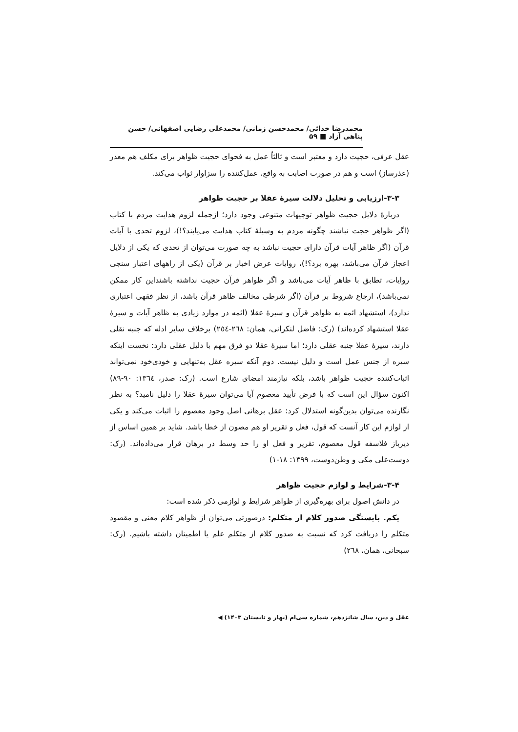محمدرضا خدائی/ محمدحسن زمانی/ محمدعلی رضایی اصفهانی/ حسن پناهی آزاد ■ ۵۹
عقل عرفی، حجیت دارد و معتبر است و ثالثاً عمل به فحوای حجیت ظواهر برای مکلف هم معذر (عذرساز) است و هم در صورت اصابت به واقع، عمل‌کننده را سزاوار ثواب می‌کند.
۳-۳-ارزیابی و تحلیل دلالت سیرهٔ عقلا بر حجیت ظواهر
دربارهٔ دلایل حجیت ظواهر توجیهات متنوعی وجود دارد؛ ازجمله لزوم هدایت مردم با کتاب (اگر ظواهر حجت نباشند چگونه مردم به وسیلهٔ کتاب هدایت می‌یابند؟!)، لزوم تحدی با آیات قرآن (اگر ظاهر آیات قرآن دارای حجیت نباشد به چه صورت می‌توان از تحدی که یکی از دلایل اعجاز قرآن می‌باشد، بهره برد؟!)، روایات عرض اخبار بر قرآن (یکی از راههای اعتبار سنجی روایات، تطابق با ظاهر آیات می‌باشد و اگر ظواهر قرآن حجیت نداشته باشنداین کار ممکن نمی‌باشد)، ارجاع شروط بر قرآن (اگر شرطی مخالف ظاهر قرآن باشد، از نظر فقهی اعتباری ندارد)، استشهاد ائمه به ظواهر قرآن و سیرهٔ عقلا (ائمه در موارد زیادی به ظاهر آیات و سیرهٔ عقلا استشهاد کرده‌اند) (رک: فاضل لنکرانی، همان: ٢٦٨-٢٥٤) برخلاف سایر ادله که جنبه نقلی دارند، سیرهٔ عقلا جنبه عقلی دارد؛ اما سیرهٔ عقلا دو فرق مهم با دلیل عقلی دارد: نخست اینکه سیره از جنس عمل است و دلیل نیست. دوم آنکه سیره عقل به‌تنهایی و خودی‌خود نمی‌تواند اثبات‌کننده حجیت ظواهر باشد، بلکه نیازمند امضای شارع است. (رک: صدر، ١٣٦٤: ٩٠-٨٩) اکنون سؤال این است که با فرض تأیید معصوم آیا می‌توان سیرهٔ عقلا را دلیل نامید؟ به نظر نگارنده می‌توان بدین‌گونه استدلال کرد: عقل برهانی اصل وجود معصوم را اثبات می‌کند و یکی از لوازم این کار آنست که قول، فعل و تقریر او هم مصون از خطا باشد. شاید بر همین اساس از دیرباز فلاسفه قول معصوم، تقریر و فعل او را حد وسط در برهان قرار می‌داده‌اند. (رک: دوست‌علی مکی و وطن‌دوست، ۱۳۹۹: ۱۸-۱)
۳-۴-شرایط و لوازم حجیت ظواهر
در دانش اصول برای بهره‌گیری از ظواهر شرایط و لوازمی ذکر شده است:
یکم. بایستگی صدور کلام از متکلم: درصورتی می‌توان از ظواهر کلام معنی و مقصود متکلم را دریافت کرد که نسبت به صدور کلام از متکلم علم یا اطمینان داشته باشیم. (رک: سبحانی، همان، ٢٦٨)
عقل و دین، سال شانزدهم، شماره سی‌ام (بهار و تابستان ۱۴۰۳) ◀